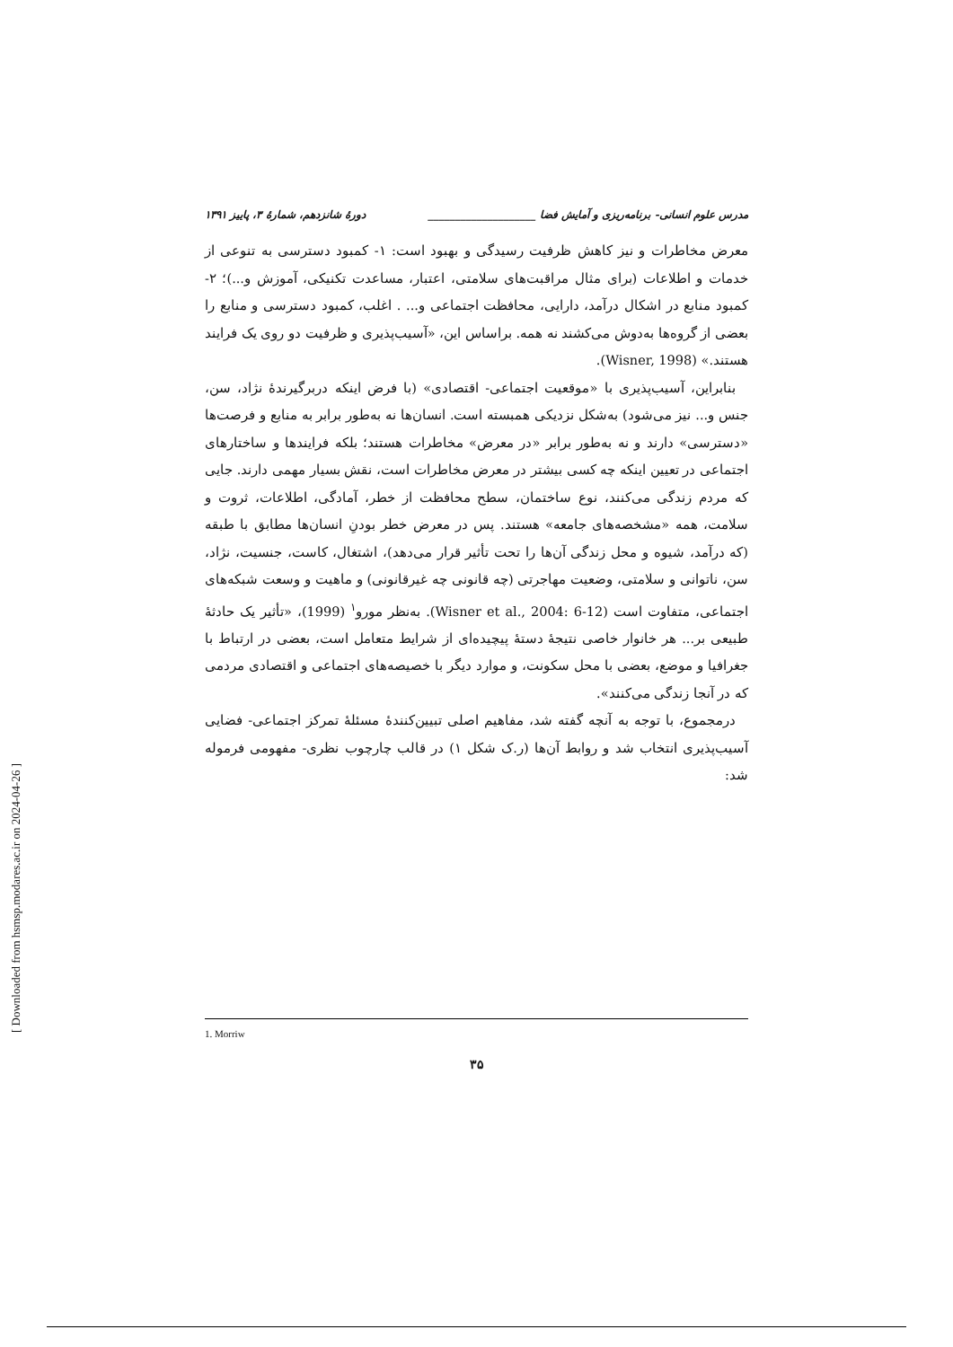[ Downloaded from hsmsp.modares.ac.ir on 2024-04-26 ]
مدرس علوم انسانی- برنامه‌ریزی و آمایش فضا ____________________ دورهٔ شانزدهم، شمارهٔ ۳، پاییز ۱۳۹۱
معرض مخاطرات و نیز کاهش ظرفیت رسیدگی و بهبود است: ۱- کمبود دسترسی به تنوعی از خدمات و اطلاعات (برای مثال مراقبت‌های سلامتی، اعتبار، مساعدت تکنیکی، آموزش و...)؛ ۲- کمبود منابع در اشکال درآمد، دارایی، محافظت اجتماعی و... . اغلب، کمبود دسترسی و منابع را بعضی از گروه‌ها به‌دوش می‌کشند نه همه. براساس این، «آسیب‌پذیری و ظرفیت دو روی یک فرایند هستند.» (Wisner, 1998).
بنابراین، آسیب‌پذیری با «موقعیت اجتماعی- اقتصادی» (با فرض اینکه دربرگیرندهٔ نژاد، سن، جنس و... نیز می‌شود) به‌شکل نزدیکی همبسته است. انسان‌ها نه به‌طور برابر به منابع و فرصت‌ها «دسترسی» دارند و نه به‌طور برابر «در معرض» مخاطرات هستند؛ بلکه فرایندها و ساختارهای اجتماعی در تعیین اینکه چه کسی بیشتر در معرض مخاطرات است، نقش بسیار مهمی دارند. جایی که مردم زندگی می‌کنند، نوع ساختمان، سطح محافظت از خطر، آمادگی، اطلاعات، ثروت و سلامت، همه «مشخصه‌های جامعه» هستند. پس در معرض خطر بودنِ انسان‌ها مطابق با طبقه (که درآمد، شیوه و محل زندگی آن‌ها را تحت تأثیر قرار می‌دهد)، اشتغال، کاست، جنسیت، نژاد، سن، ناتوانی و سلامتی، وضعیت مهاجرتی (چه قانونی چه غیرقانونی) و ماهیت و وسعت شبکه‌های اجتماعی، متفاوت است (Wisner et al., 2004: 6-12). به‌نظر مورو<sup>۱</sup> (1999)، «تأثیر یک حادثهٔ طبیعی بر... هر خانوار خاصی نتیجهٔ دستهٔ پیچیده‌ای از شرایط متعامل است، بعضی در ارتباط با جغرافیا و موضع، بعضی با محل سکونت، و موارد دیگر با خصیصه‌های اجتماعی و اقتصادی مردمی که در آنجا زندگی می‌کنند».
درمجموع، با توجه به آنچه گفته شد، مفاهیم اصلی تبیین‌کنندهٔ مسئلهٔ تمرکز اجتماعی- فضایی آسیب‌پذیری انتخاب شد و روابط آن‌ها (ر.ک شکل ۱) در قالب چارچوب نظری- مفهومی فرموله شد:
1. Morriw
۳۵